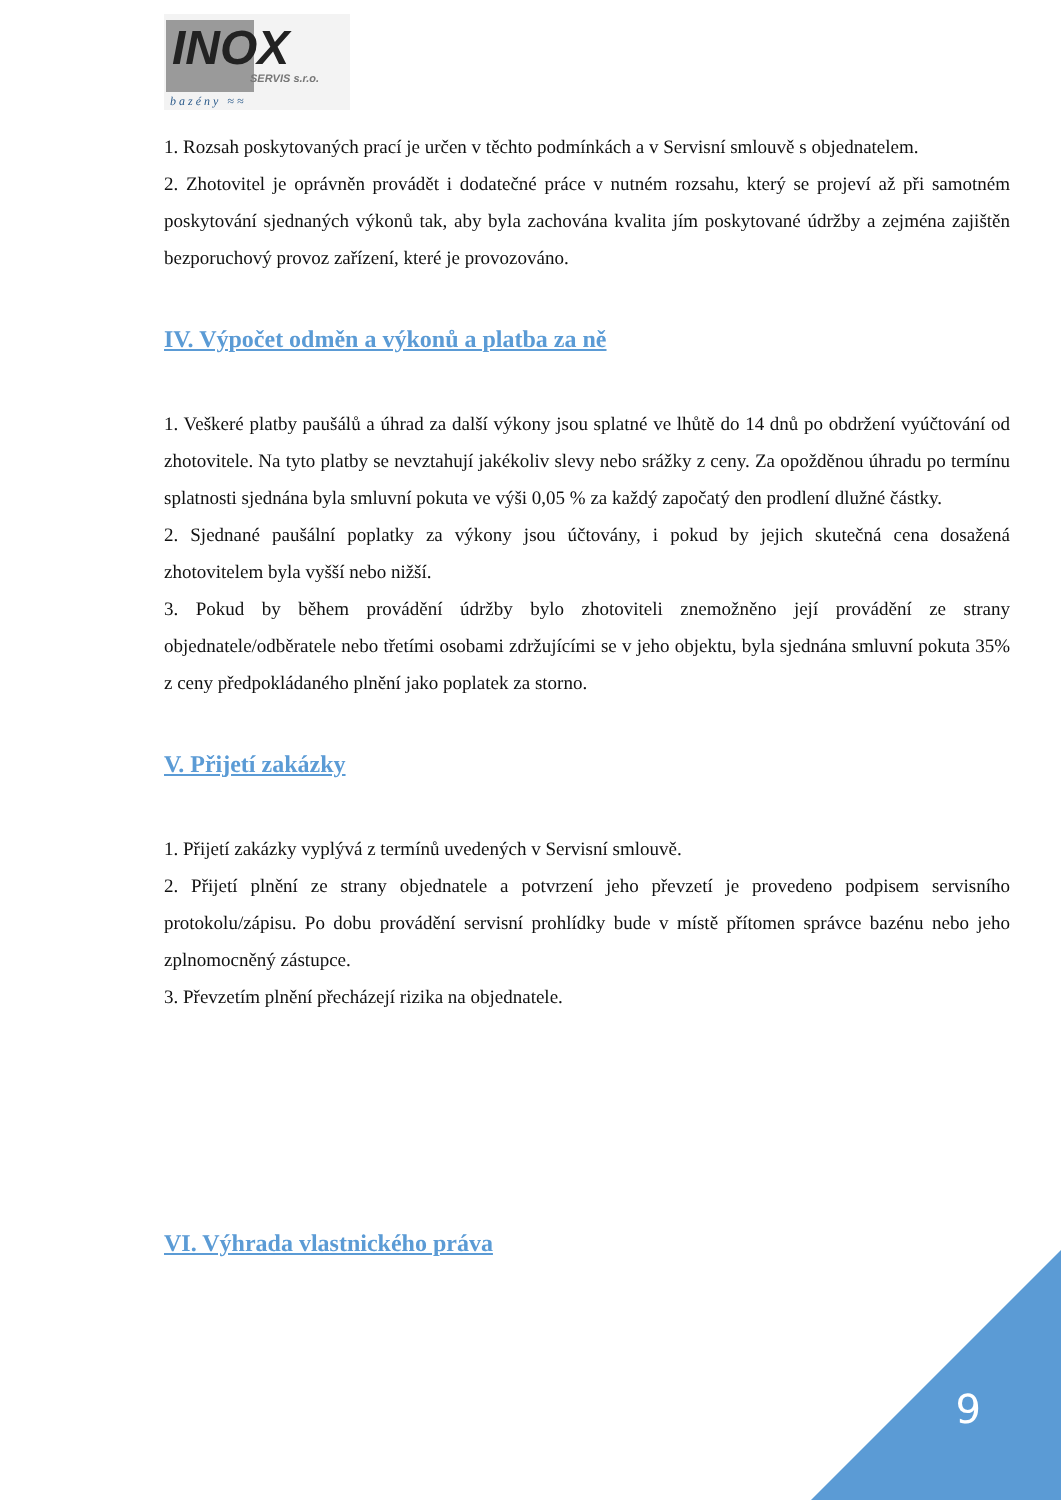INOX
SERVIS s.r.o.
bazény ≈≈
1. Rozsah poskytovaných prací je určen v těchto podmínkách a v Servisní smlouvě s objednatelem.
2. Zhotovitel je oprávněn provádět i dodatečné práce v nutném rozsahu, který se projeví až při samotném poskytování sjednaných výkonů tak, aby byla zachována kvalita jím poskytované údržby a zejména zajištěn bezporuchový provoz zařízení, které je provozováno.
IV. Výpočet odměn a výkonů a platba za ně
1. Veškeré platby paušálů a úhrad za další výkony jsou splatné ve lhůtě do 14 dnů po obdržení vyúčtování od zhotovitele. Na tyto platby se nevztahují jakékoliv slevy nebo srážky z ceny. Za opožděnou úhradu po termínu splatnosti sjednána byla smluvní pokuta ve výši 0,05 % za každý započatý den prodlení dlužné částky.
2. Sjednané paušální poplatky za výkony jsou účtovány, i pokud by jejich skutečná cena dosažená zhotovitelem byla vyšší nebo nižší.
3. Pokud by během provádění údržby bylo zhotoviteli znemožněno její provádění ze strany objednatele/odběratele nebo třetími osobami zdržujícími se v jeho objektu, byla sjednána smluvní pokuta 35% z ceny předpokládaného plnění jako poplatek za storno.
V. Přijetí zakázky
1. Přijetí zakázky vyplývá z termínů uvedených v Servisní smlouvě.
2. Přijetí plnění ze strany objednatele a potvrzení jeho převzetí je provedeno podpisem servisního protokolu/zápisu. Po dobu provádění servisní prohlídky bude v místě přítomen správce bazénu nebo jeho zplnomocněný zástupce.
3. Převzetím plnění přecházejí rizika na objednatele.
VI. Výhrada vlastnického práva
9